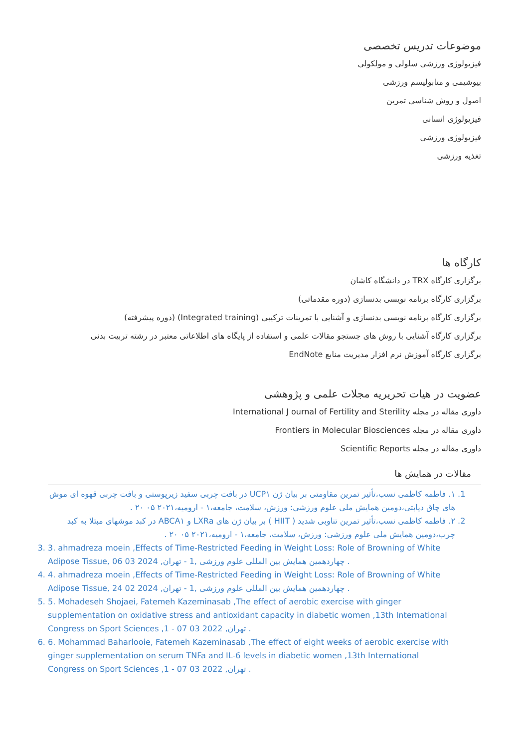موضوعات تدریس تخصصی
فیزیولوژی ورزشی سلولی و مولکولی
بیوشیمی و متابولیسم ورزشی
اصول و روش شناسی تمرین
فیزیولوژی انسانی
فیزیولوژی ورزشی
تغذیه ورزشی
کارگاه ها
برگزاری کارگاه TRX در دانشگاه کاشان
برگزاری کارگاه برنامه نویسی بدنسازی (دوره مقدماتی)
برگزاری کارگاه برنامه نویسی بدنسازی و آشنایی با تمرینات ترکیبی (Integrated training) (دوره پیشرفته)
برگزاری کارگاه آشنایی با روش های جستجو مقالات علمی و استفاده از پایگاه های اطلاعاتی معتبر در رشته تربیت بدنی
برگزاری کارگاه آموزش نرم افزار مدیریت منابع EndNote
عضویت در هیات تحریریه مجلات علمی و پژوهشی
داوری مقاله در مجله International J ournal of Fertility and Sterility
داوری مقاله در مجله Frontiers in Molecular Biosciences
داوری مقاله در مجله Scientific Reports
مقالات در همایش ها
1. ۱. فاطمه کاظمی نسب،تأثیر تمرین مقاومتی بر بیان ژن UCP۱ در بافت چربی سفید زیرپوستی و بافت چربی قهوه ای موش های چاق دیابتی،دومین همایش ملی علوم ورزشی: ورزش، سلامت، جامعه،۱ - ارومیه،۲۰۲۱ ۰۵ ۲۰ .
2. ۲. فاطمه کاظمی نسب،تأثیر تمرین تناوبی شدید ( HIIT ) بر بیان ژن های LXRa و ABCA۱ در کبد موشهای مبتلا به کبد چرب،دومین همایش ملی علوم ورزشی: ورزش، سلامت، جامعه،۱ - ارومیه،۲۰۲۱ ۰۵ ۲۰ .
3. 3. ahmadreza moein ,Effects of Time-Restricted Feeding in Weight Loss: Role of Browning of White Adipose Tissue, چهاردهمین همایش بین المللی علوم ورزشی ,1 - تهران, 2024 03 06 .
4. 4. ahmadreza moein ,Effects of Time-Restricted Feeding in Weight Loss: Role of Browning of White Adipose Tissue, چهاردهمین همایش بین المللی علوم ورزشی ,1 - تهران, 2024 02 24 .
5. 5. Mohadeseh Shojaei, Fatemeh Kazeminasab ,The effect of aerobic exercise with ginger supplementation on oxidative stress and antioxidant capacity in diabetic women ,13th International Congress on Sport Sciences ,1 - تهران, 2022 03 07 .
6. 6. Mohammad Baharlooie, Fatemeh Kazeminasab ,The effect of eight weeks of aerobic exercise with ginger supplementation on serum TNFa and IL-6 levels in diabetic women ,13th International Congress on Sport Sciences ,1 - تهران, 2022 03 07 .